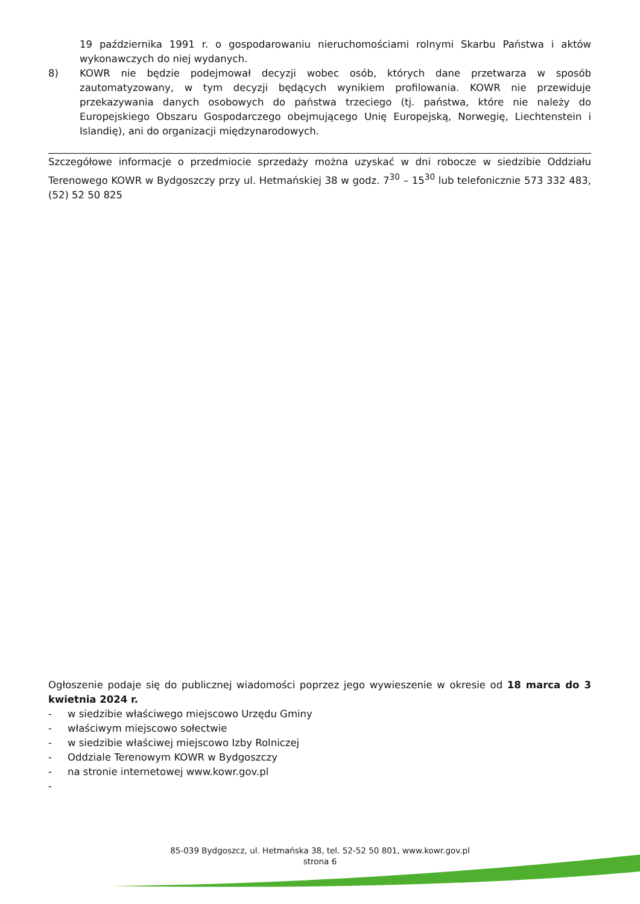19 października 1991 r. o gospodarowaniu nieruchomościami rolnymi Skarbu Państwa i aktów wykonawczych do niej wydanych.
8) KOWR nie będzie podejmował decyzji wobec osób, których dane przetwarza w sposób zautomatyzowany, w tym decyzji będących wynikiem profilowania. KOWR nie przewiduje przekazywania danych osobowych do państwa trzeciego (tj. państwa, które nie należy do Europejskiego Obszaru Gospodarczego obejmującego Unię Europejską, Norwegię, Liechtenstein i Islandię), ani do organizacji międzynarodowych.
Szczegółowe informacje o przedmiocie sprzedaży można uzyskać w dni robocze w siedzibie Oddziału Terenowego KOWR w Bydgoszczy przy ul. Hetmańskiej 38 w godz. 7<sup>30</sup> – 15<sup>30</sup> lub telefonicznie 573 332 483, (52) 52 50 825
Ogłoszenie podaje się do publicznej wiadomości poprzez jego wywieszenie w okresie od 18 marca do 3 kwietnia 2024 r.
- w siedzibie właściwego miejscowo Urzędu Gminy
- właściwym miejscowo sołectwie
- w siedzibie właściwej miejscowo Izby Rolniczej
- Oddziale Terenowym KOWR w Bydgoszczy
- na stronie internetowej www.kowr.gov.pl
-
85-039 Bydgoszcz, ul. Hetmańska 38, tel. 52-52 50 801, www.kowr.gov.pl
strona 6